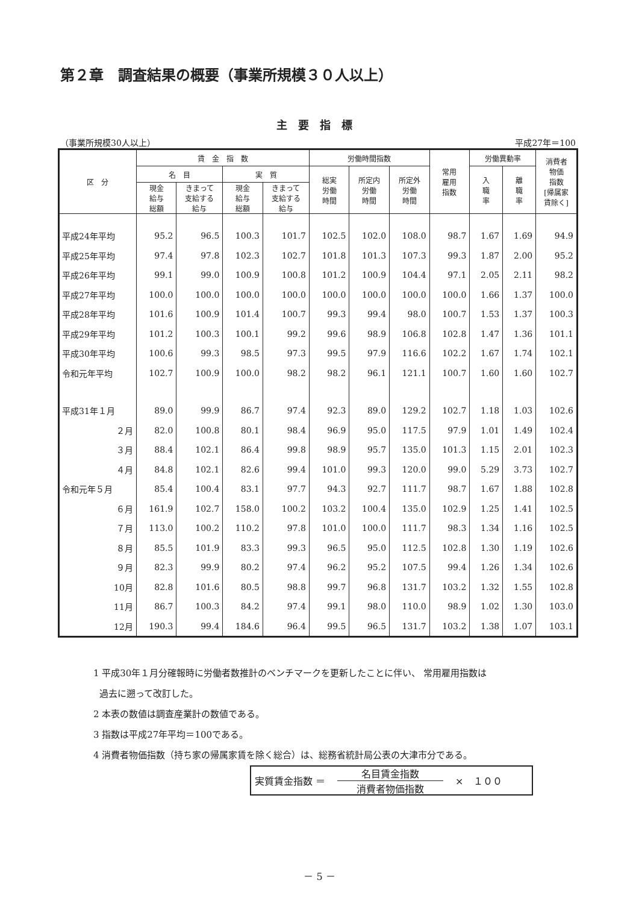第２章　調査結果の概要（事業所規模３０人以上）
主要指標
（事業所規模30人以上） 平成27年＝100
| 区 分 | 賃 金 指 数 | | | | 労働時間指数 | | | 常用 雇用 指数 | 労働異動率 | | 消費者 物価 指数 [帰属家 賃除く] |
| --- | --- | --- | --- | --- | --- | --- | --- | --- | --- | --- | --- |
| | 名 目 | | 実 質 | | 総実 労働 時間 | 所定内 労働 時間 | 所定外 労働 時間 | | 入 職 率 | 離 職 率 | |
| | 現金 給与 総額 | きまって 支給する 給与 | 現金 給与 総額 | きまって 支給する 給与 | | | | | | | |
| 平成24年平均 | 95.2 | 96.5 | 100.3 | 101.7 | 102.5 | 102.0 | 108.0 | 98.7 | 1.67 | 1.69 | 94.9 |
| 平成25年平均 | 97.4 | 97.8 | 102.3 | 102.7 | 101.8 | 101.3 | 107.3 | 99.3 | 1.87 | 2.00 | 95.2 |
| 平成26年平均 | 99.1 | 99.0 | 100.9 | 100.8 | 101.2 | 100.9 | 104.4 | 97.1 | 2.05 | 2.11 | 98.2 |
| 平成27年平均 | 100.0 | 100.0 | 100.0 | 100.0 | 100.0 | 100.0 | 100.0 | 100.0 | 1.66 | 1.37 | 100.0 |
| 平成28年平均 | 101.6 | 100.9 | 101.4 | 100.7 | 99.3 | 99.4 | 98.0 | 100.7 | 1.53 | 1.37 | 100.3 |
| 平成29年平均 | 101.2 | 100.3 | 100.1 | 99.2 | 99.6 | 98.9 | 106.8 | 102.8 | 1.47 | 1.36 | 101.1 |
| 平成30年平均 | 100.6 | 99.3 | 98.5 | 97.3 | 99.5 | 97.9 | 116.6 | 102.2 | 1.67 | 1.74 | 102.1 |
| 令和元年平均 | 102.7 | 100.9 | 100.0 | 98.2 | 98.2 | 96.1 | 121.1 | 100.7 | 1.60 | 1.60 | 102.7 |
| 平成31年１月 | 89.0 | 99.9 | 86.7 | 97.4 | 92.3 | 89.0 | 129.2 | 102.7 | 1.18 | 1.03 | 102.6 |
| ２月 | 82.0 | 100.8 | 80.1 | 98.4 | 96.9 | 95.0 | 117.5 | 97.9 | 1.01 | 1.49 | 102.4 |
| ３月 | 88.4 | 102.1 | 86.4 | 99.8 | 98.9 | 95.7 | 135.0 | 101.3 | 1.15 | 2.01 | 102.3 |
| ４月 | 84.8 | 102.1 | 82.6 | 99.4 | 101.0 | 99.3 | 120.0 | 99.0 | 5.29 | 3.73 | 102.7 |
| 令和元年５月 | 85.4 | 100.4 | 83.1 | 97.7 | 94.3 | 92.7 | 111.7 | 98.7 | 1.67 | 1.88 | 102.8 |
| ６月 | 161.9 | 102.7 | 158.0 | 100.2 | 103.2 | 100.4 | 135.0 | 102.9 | 1.25 | 1.41 | 102.5 |
| ７月 | 113.0 | 100.2 | 110.2 | 97.8 | 101.0 | 100.0 | 111.7 | 98.3 | 1.34 | 1.16 | 102.5 |
| ８月 | 85.5 | 101.9 | 83.3 | 99.3 | 96.5 | 95.0 | 112.5 | 102.8 | 1.30 | 1.19 | 102.6 |
| ９月 | 82.3 | 99.9 | 80.2 | 97.4 | 96.2 | 95.2 | 107.5 | 99.4 | 1.26 | 1.34 | 102.6 |
| 10月 | 82.8 | 101.6 | 80.5 | 98.8 | 99.7 | 96.8 | 131.7 | 103.2 | 1.32 | 1.55 | 102.8 |
| 11月 | 86.7 | 100.3 | 84.2 | 97.4 | 99.1 | 98.0 | 110.0 | 98.9 | 1.02 | 1.30 | 103.0 |
| 12月 | 190.3 | 99.4 | 184.6 | 96.4 | 99.5 | 96.5 | 131.7 | 103.2 | 1.38 | 1.07 | 103.1 |
1 平成30年１月分確報時に労働者数推計のベンチマークを更新したことに伴い、 常用雇用指数は
過去に遡って改訂した。
2 本表の数値は調査産業計の数値である。
3 指数は平成27年平均＝100である。
4 消費者物価指数（持ち家の帰属家賃を除く総合）は、総務省統計局公表の大津市分である。
実質賃金指数 ＝
名目賃金指数
消費者物価指数
×　１００
－ 5 －